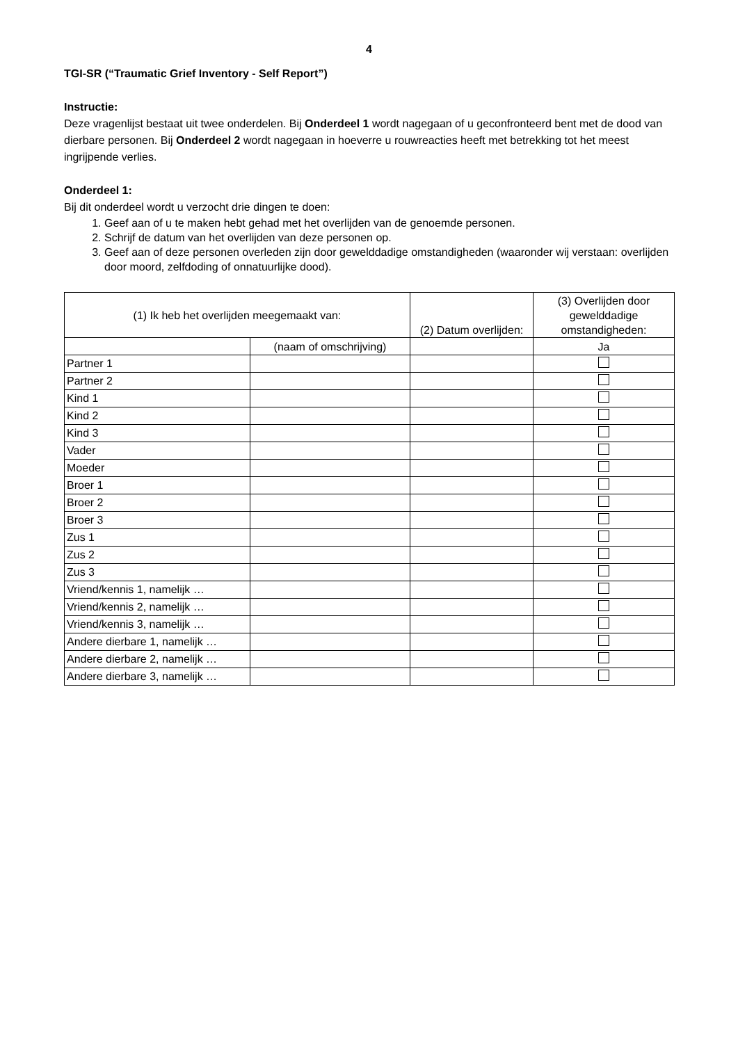4
TGI-SR (“Traumatic Grief Inventory - Self Report”)
Instructie:
Deze vragenlijst bestaat uit twee onderdelen. Bij Onderdeel 1 wordt nagegaan of u geconfronteerd bent met de dood van dierbare personen. Bij Onderdeel 2 wordt nagegaan in hoeverre u rouwreacties heeft met betrekking tot het meest ingrijpende verlies.
Onderdeel 1:
Bij dit onderdeel wordt u verzocht drie dingen te doen:
1. Geef aan of u te maken hebt gehad met het overlijden van de genoemde personen.
2. Schrijf de datum van het overlijden van deze personen op.
3. Geef aan of deze personen overleden zijn door gewelddadige omstandigheden (waaronder wij verstaan: overlijden door moord, zelfdoding of onnatuurlijke dood).
| (1) Ik heb het overlijden meegemaakt van: | | (2) Datum overlijden: | (3) Overlijden door gewelddadige omstandigheden: |
| --- | --- | --- | --- |
| | (naam of omschrijving) | | Ja |
| Partner 1 | | | |
| Partner 2 | | | |
| Kind 1 | | | |
| Kind 2 | | | |
| Kind 3 | | | |
| Vader | | | |
| Moeder | | | |
| Broer 1 | | | |
| Broer 2 | | | |
| Broer 3 | | | |
| Zus 1 | | | |
| Zus 2 | | | |
| Zus 3 | | | |
| Vriend/kennis 1, namelijk … | | | |
| Vriend/kennis 2, namelijk … | | | |
| Vriend/kennis 3, namelijk … | | | |
| Andere dierbare 1, namelijk … | | | |
| Andere dierbare 2, namelijk … | | | |
| Andere dierbare 3, namelijk … | | | |